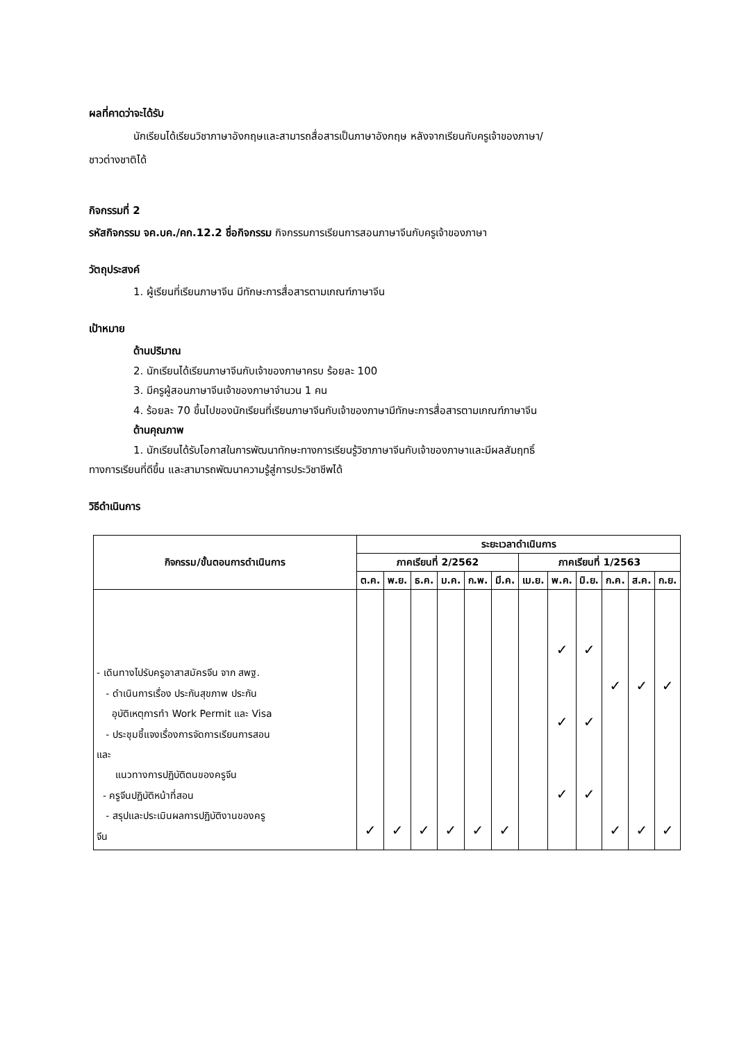ผลที่คาดว่าจะได้รับ
นักเรียนได้เรียนวิชาภาษาอังกฤษและสามารถสื่อสารเป็นภาษาอังกฤษ หลังจากเรียนกับครูเจ้าของภาษา/
ชาวต่างชาติได้
กิจกรรมที่ 2
รหัสกิจกรรม จค.บค./คก.12.2 ชื่อกิจกรรม กิจกรรมการเรียนการสอนภาษาจีนกับครูเจ้าของภาษา
วัตถุประสงค์
1. ผู้เรียนที่เรียนภาษาจีน มีทักษะการสื่อสารตามเกณฑ์ภาษาจีน
เป้าหมาย
ด้านปริมาณ
2. นักเรียนได้เรียนภาษาจีนกับเจ้าของภาษาครบ ร้อยละ 100
3. มีครูผู้สอนภาษาจีนเจ้าของภาษาจำนวน 1 คน
4. ร้อยละ 70 ขึ้นไปของนักเรียนที่เรียนภาษาจีนกับเจ้าของภาษามีทักษะการสื่อสารตามเกณฑ์ภาษาจีน
ด้านคุณภาพ
1. นักเรียนได้รับโอกาสในการพัฒนาทักษะทางการเรียนรู้วิชาภาษาจีนกับเจ้าของภาษาและมีผลสัมฤทธิ์
ทางการเรียนที่ดีขึ้น และสามารถพัฒนาความรู้สู่การประวิชาชีพได้
วิธีดำเนินการ
| กิจกรรม/ขั้นตอนการดำเนินการ | ระยะเวลาดำเนินการ | | | | | | | | | | | |
| --- | --- | --- | --- | --- | --- | --- | --- | --- | --- | --- | --- | --- |
| | ภาคเรียนที่ 2/2562 | | | | | | ภาคเรียนที่ 1/2563 | | | | | |
| | ต.ค. | พ.ย. | ธ.ค. | ม.ค. | ก.พ. | มี.ค. | เม.ย. | พ.ค. | มิ.ย. | ก.ค. | ส.ค. | ก.ย. |
| - เดินทางไปรับครูอาสาสมัครจีน จาก สพฐ. - ดำเนินการเรื่อง ประกันสุขภาพ ประกัน อุบัติเหตุการทำ Work Permit และ Visa - ประชุมชี้แจงเรื่องการจัดการเรียนการสอน และ แนวทางการปฏิบัติตนของครูจีน - ครูจีนปฏิบัติหน้าที่สอน - สรุปและประเมินผลการปฏิบัติงานของครู จีน | ✓ | ✓ | ✓ | ✓ | ✓ | ✓ | | ✓ ✓ ✓ | ✓ ✓ ✓ | ✓ ✓ | ✓ ✓ | ✓ ✓ |